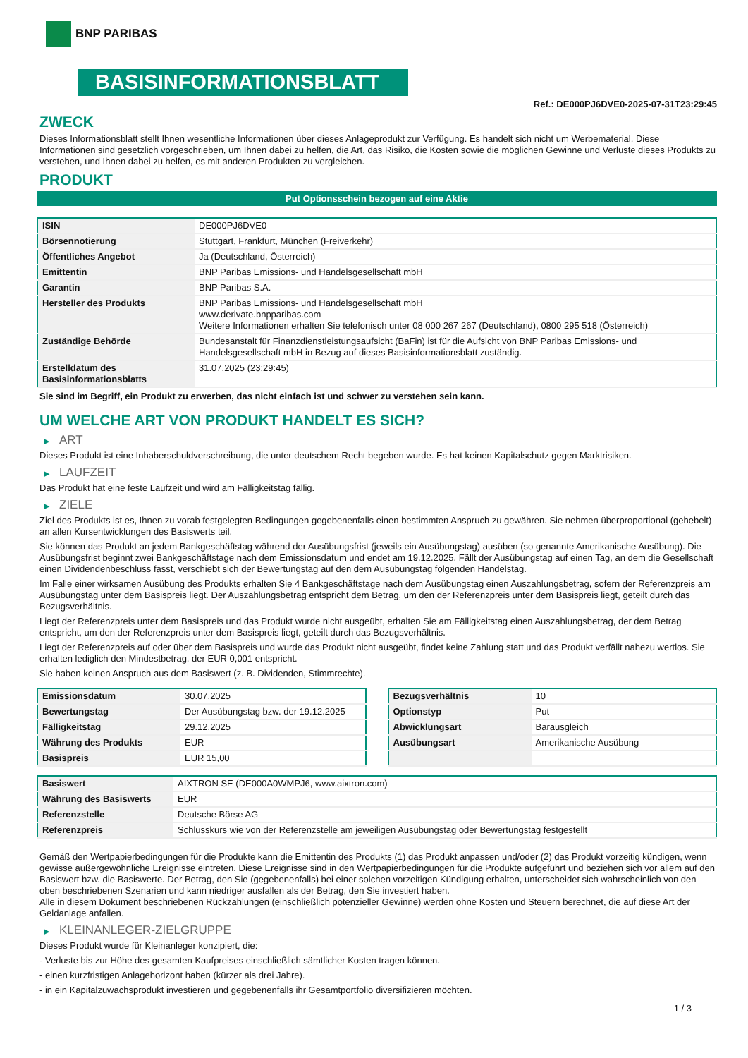BNP PARIBAS
BASISINFORMATIONSBLATT
Ref.: DE000PJ6DVE0-2025-07-31T23:29:45
ZWECK
Dieses Informationsblatt stellt Ihnen wesentliche Informationen über dieses Anlageprodukt zur Verfügung. Es handelt sich nicht um Werbematerial. Diese Informationen sind gesetzlich vorgeschrieben, um Ihnen dabei zu helfen, die Art, das Risiko, die Kosten sowie die möglichen Gewinne und Verluste dieses Produkts zu verstehen, und Ihnen dabei zu helfen, es mit anderen Produkten zu vergleichen.
PRODUKT
Put Optionsschein bezogen auf eine Aktie
| ISIN | DE000PJ6DVE0 |
| Börsennotierung | Stuttgart, Frankfurt, München (Freiverkehr) |
| Öffentliches Angebot | Ja (Deutschland, Österreich) |
| Emittentin | BNP Paribas Emissions- und Handelsgesellschaft mbH |
| Garantin | BNP Paribas S.A. |
| Hersteller des Produkts | BNP Paribas Emissions- und Handelsgesellschaft mbH www.derivate.bnpparibas.com Weitere Informationen erhalten Sie telefonisch unter 08 000 267 267 (Deutschland), 0800 295 518 (Österreich) |
| Zuständige Behörde | Bundesanstalt für Finanzdienstleistungsaufsicht (BaFin) ist für die Aufsicht von BNP Paribas Emissions- und Handelsgesellschaft mbH in Bezug auf dieses Basisinformationsblatt zuständig. |
| Erstelldatum des Basisinformationsblatts | 31.07.2025 (23:29:45) |
Sie sind im Begriff, ein Produkt zu erwerben, das nicht einfach ist und schwer zu verstehen sein kann.
UM WELCHE ART VON PRODUKT HANDELT ES SICH?
▶ ART
Dieses Produkt ist eine Inhaberschuldverschreibung, die unter deutschem Recht begeben wurde. Es hat keinen Kapitalschutz gegen Marktrisiken.
▶ LAUFZEIT
Das Produkt hat eine feste Laufzeit und wird am Fälligkeitstag fällig.
▶ ZIELE
Ziel des Produkts ist es, Ihnen zu vorab festgelegten Bedingungen gegebenenfalls einen bestimmten Anspruch zu gewähren. Sie nehmen überproportional (gehebelt) an allen Kursentwicklungen des Basiswerts teil.
Sie können das Produkt an jedem Bankgeschäftstag während der Ausübungsfrist (jeweils ein Ausübungstag) ausüben (so genannte Amerikanische Ausübung). Die Ausübungsfrist beginnt zwei Bankgeschäftstage nach dem Emissionsdatum und endet am 19.12.2025. Fällt der Ausübungstag auf einen Tag, an dem die Gesellschaft einen Dividendenbeschluss fasst, verschiebt sich der Bewertungstag auf den dem Ausübungstag folgenden Handelstag.
Im Falle einer wirksamen Ausübung des Produkts erhalten Sie 4 Bankgeschäftstage nach dem Ausübungstag einen Auszahlungsbetrag, sofern der Referenzpreis am Ausübungstag unter dem Basispreis liegt. Der Auszahlungsbetrag entspricht dem Betrag, um den der Referenzpreis unter dem Basispreis liegt, geteilt durch das Bezugsverhältnis.
Liegt der Referenzpreis unter dem Basispreis und das Produkt wurde nicht ausgeübt, erhalten Sie am Fälligkeitstag einen Auszahlungsbetrag, der dem Betrag entspricht, um den der Referenzpreis unter dem Basispreis liegt, geteilt durch das Bezugsverhältnis.
Liegt der Referenzpreis auf oder über dem Basispreis und wurde das Produkt nicht ausgeübt, findet keine Zahlung statt und das Produkt verfällt nahezu wertlos. Sie erhalten lediglich den Mindestbetrag, der EUR 0,001 entspricht.
Sie haben keinen Anspruch aus dem Basiswert (z. B. Dividenden, Stimmrechte).
| Emissionsdatum | 30.07.2025 |
| Bewertungstag | Der Ausübungstag bzw. der 19.12.2025 |
| Fälligkeitstag | 29.12.2025 |
| Währung des Produkts | EUR |
| Basispreis | EUR 15,00 |
| Bezugsverhältnis | 10 |
| Optionstyp | Put |
| Abwicklungsart | Barausgleich |
| Ausübungsart | Amerikanische Ausübung |
| Basiswert | AIXTRON SE (DE000A0WMPJ6, www.aixtron.com) |
| Währung des Basiswerts | EUR |
| Referenzstelle | Deutsche Börse AG |
| Referenzpreis | Schlusskurs wie von der Referenzstelle am jeweiligen Ausübungstag oder Bewertungstag festgestellt |
Gemäß den Wertpapierbedingungen für die Produkte kann die Emittentin des Produkts (1) das Produkt anpassen und/oder (2) das Produkt vorzeitig kündigen, wenn gewisse außergewöhnliche Ereignisse eintreten. Diese Ereignisse sind in den Wertpapierbedingungen für die Produkte aufgeführt und beziehen sich vor allem auf den Basiswert bzw. die Basiswerte. Der Betrag, den Sie (gegebenenfalls) bei einer solchen vorzeitigen Kündigung erhalten, unterscheidet sich wahrscheinlich von den oben beschriebenen Szenarien und kann niedriger ausfallen als der Betrag, den Sie investiert haben.
Alle in diesem Dokument beschriebenen Rückzahlungen (einschließlich potenzieller Gewinne) werden ohne Kosten und Steuern berechnet, die auf diese Art der Geldanlage anfallen.
▶ KLEINANLEGER-ZIELGRUPPE
Dieses Produkt wurde für Kleinanleger konzipiert, die:
- Verluste bis zur Höhe des gesamten Kaufpreises einschließlich sämtlicher Kosten tragen können.
- einen kurzfristigen Anlagehorizont haben (kürzer als drei Jahre).
- in ein Kapitalzuwachsprodukt investieren und gegebenenfalls ihr Gesamtportfolio diversifizieren möchten.
1 / 3